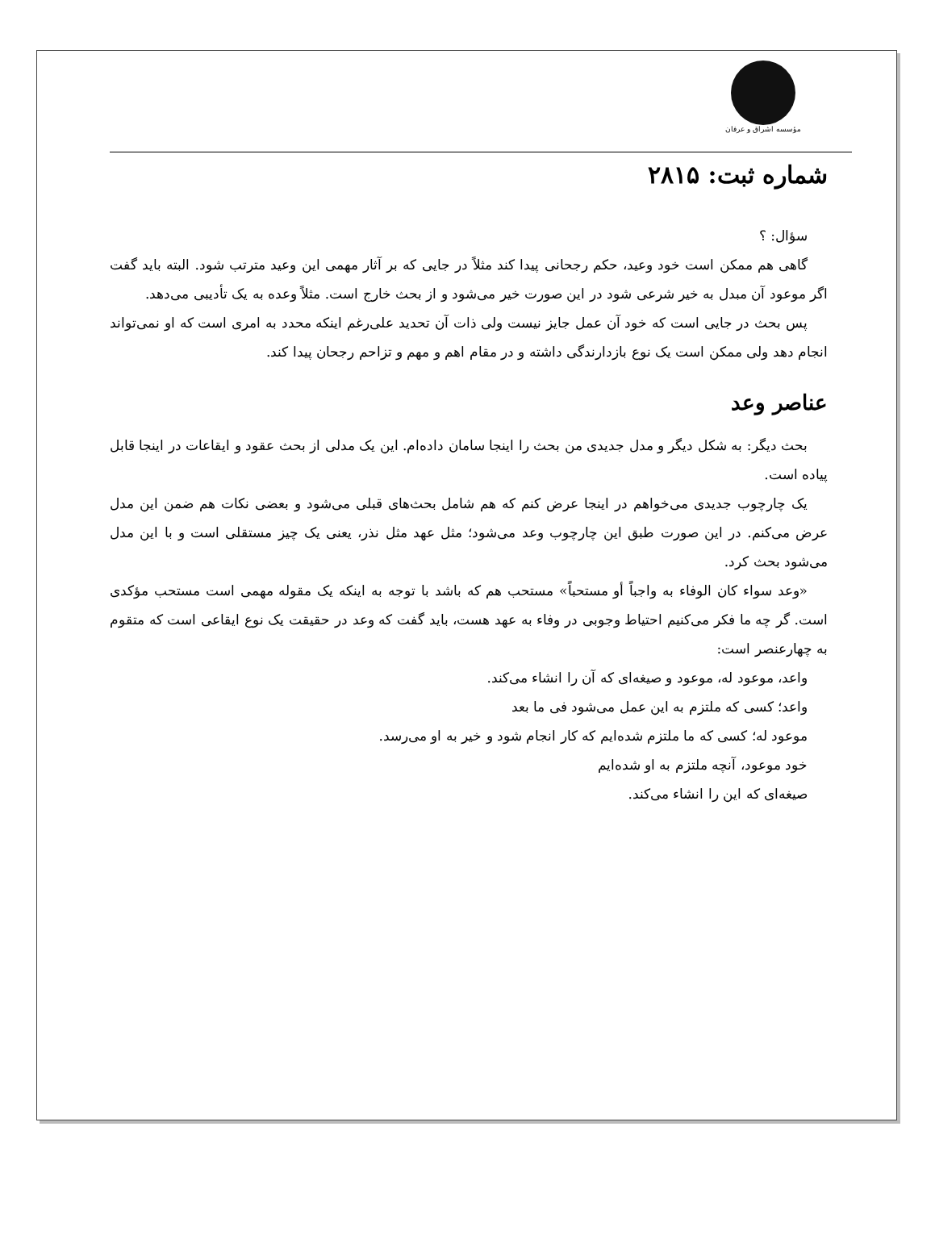مؤسسه اشراق و عرفان
شماره ثبت: ۲۸۱۵
سؤال: ؟
گاهی هم ممکن است خود وعید، حکم رجحانی پیدا کند مثلاً در جایی که بر آثار مهمی این وعید مترتب شود. البته باید گفت اگر موعود آن مبدل به خیر شرعی شود در این صورت خیر می‌شود و از بحث خارج است. مثلاً وعده به یک تأدیبی می‌دهد.
پس بحث در جایی است که خود آن عمل جایز نیست ولی ذات آن تحدید علی‌رغم اینکه محدد به امری است که او نمی‌تواند انجام دهد ولی ممکن است یک نوع بازدارندگی داشته و در مقام اهم و مهم و تزاحم رجحان پیدا کند.
عناصر وعد
بحث دیگر: به شکل دیگر و مدل جدیدی من بحث را اینجا سامان داده‌ام. این یک مدلی از بحث عقود و ایقاعات در اینجا قابل پیاده است.
یک چارچوب جدیدی می‌خواهم در اینجا عرض کنم که هم شامل بحث‌های قبلی می‌شود و بعضی نکات هم ضمن این مدل عرض می‌کنم. در این صورت طبق این چارچوب وعد می‌شود؛ مثل عهد مثل نذر، یعنی یک چیز مستقلی است و با این مدل می‌شود بحث کرد.
«وعد سواء کان الوفاء به واجباً أو مستحباً» مستحب هم که باشد با توجه به اینکه یک مقوله مهمی است مستحب مؤکدی است. گر چه ما فکر می‌کنیم احتیاط وجوبی در وفاء به عهد هست، باید گفت که وعد در حقیقت یک نوع ایقاعی است که متقوم به چهارعنصر است:
واعد، موعود له، موعود و صیغه‌ای که آن را انشاء می‌کند.
واعد؛ کسی که ملتزم به این عمل می‌شود فی ما بعد
موعود له؛ کسی که ما ملتزم شده‌ایم که کار انجام شود و خیر به او می‌رسد.
خود موعود، آنچه ملتزم به او شده‌ایم
صیغه‌ای که این را انشاء می‌کند.